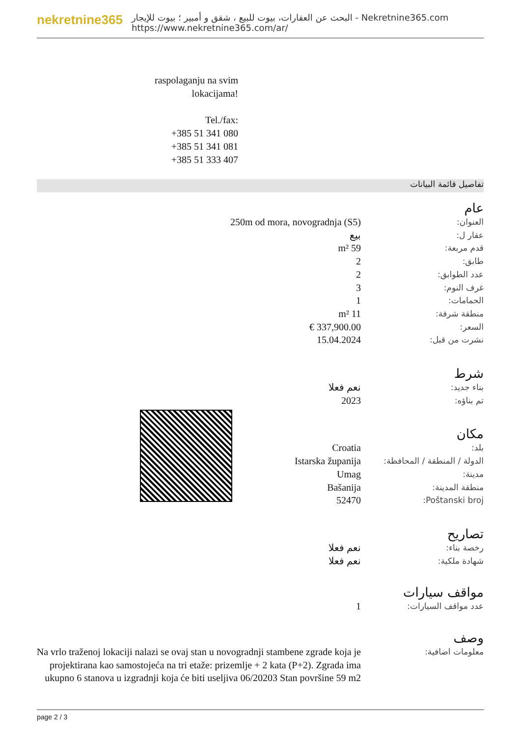nekretnine365
البحث عن العقارات، بيوت للبيع ، شقق و أمبير ؛ بيوت للإيجار - Nekretnine365.com
https://www.nekretnine365.com/ar/
raspolaganju na svim lokacijama!
Tel./fax:
+385 51 341 080
+385 51 341 081
+385 51 333 407
تفاصيل قائمة البيانات
عام
| العنوان: | 250m od mora, novogradnja (S5) |
| عقار ل: | بيع |
| قدم مربعة: | 59 m² |
| طابق: | 2 |
| عدد الطوابق: | 2 |
| غرف النوم: | 3 |
| الحمامات: | 1 |
| منطقة شرفة: | 11 m² |
| السعر: | 337,900.00 € |
| نشرت من قبل: | 15.04.2024 |
شرط
| بناء جديد: | نعم فعلا |
| تم بناؤه: | 2023 |
مكان
| بلد: | Croatia |
| الدولة / المنطقة / المحافظة: | Istarska županija |
| مدينة: | Umag |
| منطقة المدينة: | Bašanija |
| Poštanski broj: | 52470 |
تصاريح
| رخصة بناء: | نعم فعلا |
| شهادة ملكية: | نعم فعلا |
مواقف سيارات
| عدد مواقف السيارات: | 1 |
وصف
| معلومات اضافية: | Na vrlo traženoj lokaciji nalazi se ovaj stan u novogradnji stambene zgrade koja je projektirana kao samostojeća na tri etaže: prizemlje + 2 kata (P+2). Zgrada ima ukupno 6 stanova u izgradnji koja će biti useljiva 06/20203 Stan površine 59 m2 |
page 2 / 3